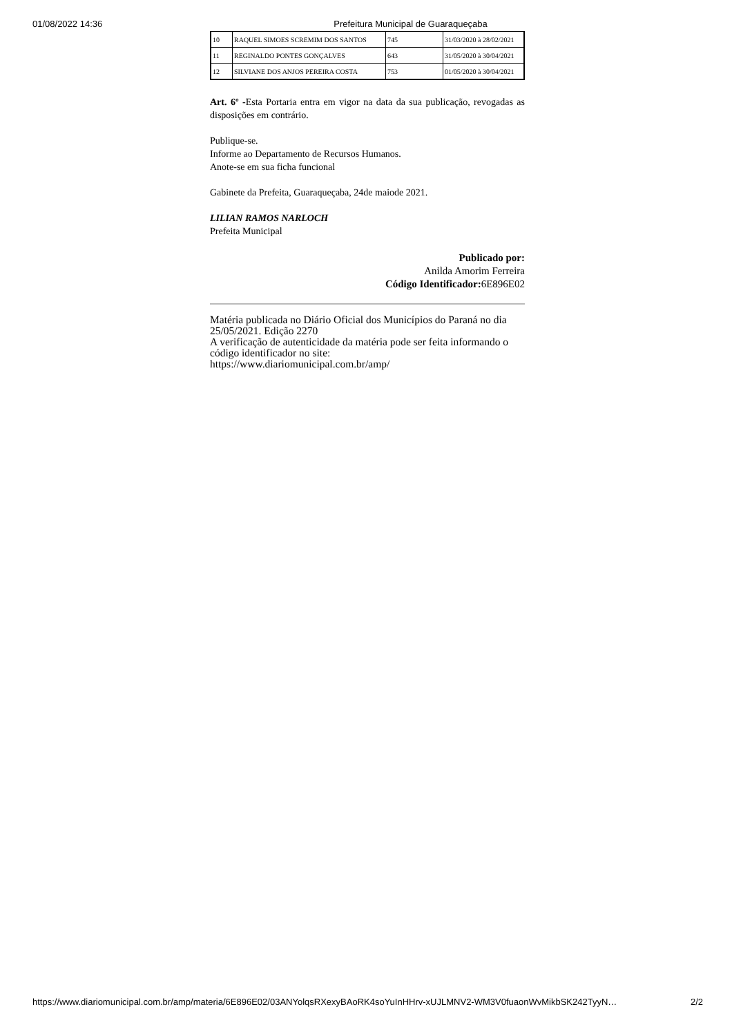01/08/2022 14:36 Prefeitura Municipal de Guaraqueçaba
| 10 | RAQUEL SIMOES SCREMIM DOS SANTOS | 745 | 31/03/2020 à 28/02/2021 |
| 11 | REGINALDO PONTES GONÇALVES | 643 | 31/05/2020 à 30/04/2021 |
| 12 | SILVIANE DOS ANJOS PEREIRA COSTA | 753 | 01/05/2020 à 30/04/2021 |
Art. 6º -Esta Portaria entra em vigor na data da sua publicação, revogadas as disposições em contrário.
Publique-se.
Informe ao Departamento de Recursos Humanos.
Anote-se em sua ficha funcional
Gabinete da Prefeita, Guaraqueçaba, 24de maiode 2021.
LILIAN RAMOS NARLOCH
Prefeita Municipal
Publicado por:
Anilda Amorim Ferreira
Código Identificador: 6E896E02
Matéria publicada no Diário Oficial dos Municípios do Paraná no dia 25/05/2021. Edição 2270
A verificação de autenticidade da matéria pode ser feita informando o código identificador no site:
https://www.diariomunicipal.com.br/amp/
https://www.diariomunicipal.com.br/amp/materia/6E896E02/03ANYolqsRXexyBAoRK4soYuInHHrv-xUJLMNV2-WM3V0fuaonWvMikbSK242TyyN… 2/2